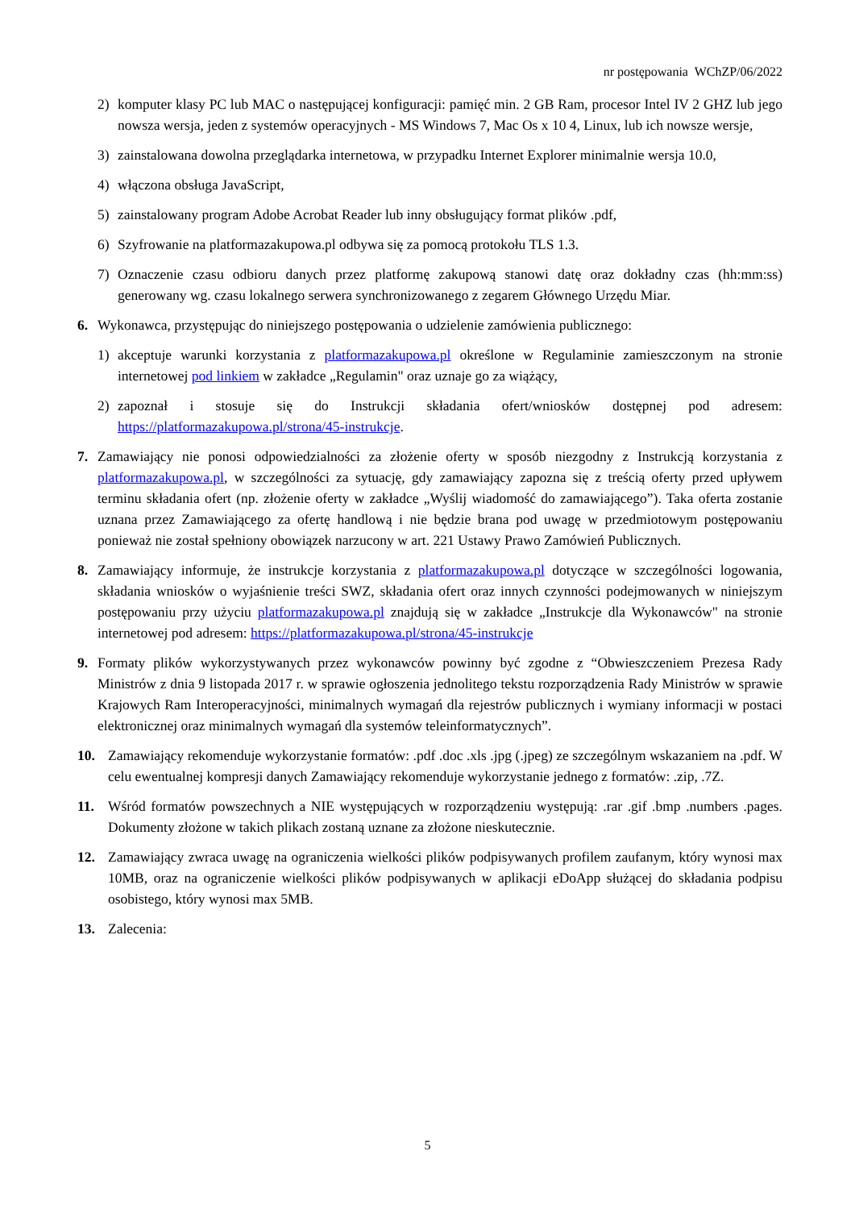nr postępowania WChZP/06/2022
2) komputer klasy PC lub MAC o następującej konfiguracji: pamięć min. 2 GB Ram, procesor Intel IV 2 GHZ lub jego nowsza wersja, jeden z systemów operacyjnych - MS Windows 7, Mac Os x 10 4, Linux, lub ich nowsze wersje,
3) zainstalowana dowolna przeglądarka internetowa, w przypadku Internet Explorer minimalnie wersja 10.0,
4) włączona obsługa JavaScript,
5) zainstalowany program Adobe Acrobat Reader lub inny obsługujący format plików .pdf,
6) Szyfrowanie na platformazakupowa.pl odbywa się za pomocą protokołu TLS 1.3.
7) Oznaczenie czasu odbioru danych przez platformę zakupową stanowi datę oraz dokładny czas (hh:mm:ss) generowany wg. czasu lokalnego serwera synchronizowanego z zegarem Głównego Urzędu Miar.
6. Wykonawca, przystępując do niniejszego postępowania o udzielenie zamówienia publicznego:
1) akceptuje warunki korzystania z platformazakupowa.pl określone w Regulaminie zamieszczonym na stronie internetowej pod linkiem w zakładce „Regulamin" oraz uznaje go za wiążący,
2) zapoznał i stosuje się do Instrukcji składania ofert/wniosków dostępnej pod adresem: https://platformazakupowa.pl/strona/45-instrukcje.
7. Zamawiający nie ponosi odpowiedzialności za złożenie oferty w sposób niezgodny z Instrukcją korzystania z platformazakupowa.pl, w szczególności za sytuację, gdy zamawiający zapozna się z treścią oferty przed upływem terminu składania ofert (np. złożenie oferty w zakładce „Wyślij wiadomość do zamawiającego”). Taka oferta zostanie uznana przez Zamawiającego za ofertę handlową i nie będzie brana pod uwagę w przedmiotowym postępowaniu ponieważ nie został spełniony obowiązek narzucony w art. 221 Ustawy Prawo Zamówień Publicznych.
8. Zamawiający informuje, że instrukcje korzystania z platformazakupowa.pl dotyczące w szczególności logowania, składania wniosków o wyjaśnienie treści SWZ, składania ofert oraz innych czynności podejmowanych w niniejszym postępowaniu przy użyciu platformazakupowa.pl znajdują się w zakładce „Instrukcje dla Wykonawców" na stronie internetowej pod adresem: https://platformazakupowa.pl/strona/45-instrukcje
9. Formaty plików wykorzystywanych przez wykonawców powinny być zgodne z “Obwieszczeniem Prezesa Rady Ministrów z dnia 9 listopada 2017 r. w sprawie ogłoszenia jednolitego tekstu rozporządzenia Rady Ministrów w sprawie Krajowych Ram Interoperacyjności, minimalnych wymagań dla rejestrów publicznych i wymiany informacji w postaci elektronicznej oraz minimalnych wymagań dla systemów teleinformatycznych”.
10. Zamawiający rekomenduje wykorzystanie formatów: .pdf .doc .xls .jpg (.jpeg) ze szczególnym wskazaniem na .pdf. W celu ewentualnej kompresji danych Zamawiający rekomenduje wykorzystanie jednego z formatów: .zip, .7Z.
11. Wśród formatów powszechnych a NIE występujących w rozporządzeniu występują: .rar .gif .bmp .numbers .pages. Dokumenty złożone w takich plikach zostaną uznane za złożone nieskutecznie.
12. Zamawiający zwraca uwagę na ograniczenia wielkości plików podpisywanych profilem zaufanym, który wynosi max 10MB, oraz na ograniczenie wielkości plików podpisywanych w aplikacji eDoApp służącej do składania podpisu osobistego, który wynosi max 5MB.
13. Zalecenia:
5